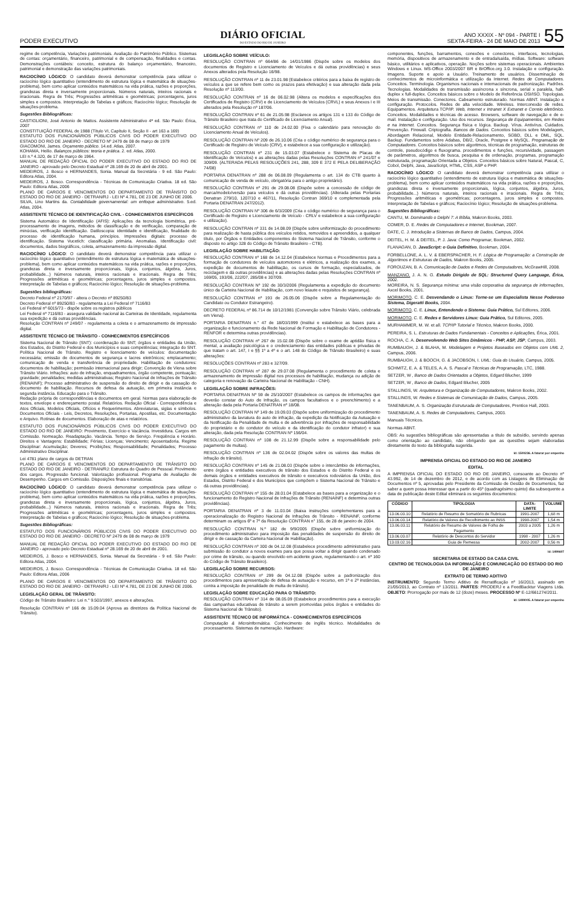PODER EXECUTIVO
DIÁRIO OFICIAL
DO ESTADO DO RIO DE JANEIRO
ANO XXXIX - Nº 094 - PARTE I
SEXTA-FEIRA - 24 DE MAIO DE 2013
55
regime de competência, Variações patrimoniais. Avaliação do Patrimônio Público. Sistemas de contas: orçamentário, financeiro, patrimonial e de compensação, finalidades e contas. Demonstrações contábeis: conceito, estrutura do balanço orçamentário, financeiro, patrimonial e demonstração das variações patrimoniais.
RACIOCÍNIO LÓGICO: O candidato deverá demonstrar competência para utilizar o raciocínio lógico quantitativo (entendimento de estrutura lógica e matemática de situações-problema), bem como aplicar conteúdos matemáticos na vida prática, razões e proporções, grandezas direta e inversamente proporcionais. Números naturais, inteiros racionais e irracionais. Regra de Três; Progressões aritméticas e geométricas; porcentagens, juros simples e compostos. Interpretação de Tabelas e gráficos; Raciocínio lógico; Resolução de situações-problema.
Sugestões Bibliográficas:
CASTIGLIONI, José Antonio de Mattos. Assistente Administrativo 4ª ed. São Paulo: Érica, 2007
CONSTITUIÇÃO FEDERAL de 1988 (Título VI, Capítulo II, Seção II - art 163 a 169)
ESTATUTO DOS FUNCIONÁRIOS PÚBLICOS CIVIS DO PODER EXECUTIVO DO ESTADO DO RIO DE JANEIRO - DECRETO Nº 2479 de 08 de março de 1979
GIACOMONI, James. Orçamento público. 14.ed. Atlas, 2007.
KOHAMA, Heilio. Balanços públicos: teoria e prática. 2. ed. Atlas, 2000.
LEI n.º 4.320, de 17 de março de 1964.
MANUAL DE REDAÇÃO OFICIAL DO PODER EXECUTIVO DO ESTADO DO RIO DE JANEIRO - aprovado pelo Decreto Estadual nº 28.169 de 20 de abril de 2001.
MEDEIROS, J. Bosco e HERNANDES, Sonia. Manual da Secretária - 9 ed. São Paulo: Editora Atlas, 2004.
MEDEIROS, J. Bosco. Correspondência - Técnicas de Comunicação Criativa. 18 ed. São Paulo: Editora Atlas, 2006
PLANO DE CARGOS E VENCIMENTOS DO DEPARTAMENTO DE TRÂNSITO DO ESTADO DO RIO DE JANEIRO - DETRAN/RJ - LEI Nº 4.781, DE 23 DE JUNHO DE 2006.
SILVA, Lino Martins da. Contabilidade governamental: um enfoque administrativo. 5.ed. Atlas, 2004.
ASSISTENTE TÉCNICO DE IDENTIFICAÇÃO CIVIL - CONHECIMENTOS ESPECÍFICOS
Sistema Automático de Identificação (AFIS): Aplicações da tecnologia biométrica, pré-processamento de imagens, métodos de classificação e de verificação, comparação de minúcias, verificação identificação. Datiloscopia: identidade e identificação, finalidade do processo de identificação humana, princípios. Impressões digitais: processo de identificação. Sistema Vucetich: classificação primária. Anomalias. Identificação civil: documentos, dados biográficos, coleta, armazenamento da impressão digital.
RACIOCÍNIO LÓGICO: O candidato deverá demonstrar competência para utilizar o raciocínio lógico quantitativo (entendimento de estrutura lógica e matemática de situações-problema), bem como aplicar conteúdos matemáticos na vida prática, razões e proporções, grandezas direta e inversamente proporcionais, lógica, conjuntos, álgebra, Juros, probabilidade...) Números naturais, inteiros racionais e irracionais. Regra de Três; Progressões aritméticas e geométricas; porcentagens, juros simples e compostos. Interpretação de Tabelas e gráficos; Raciocínio lógico; Resolução de situações-problema.
Sugestões bibliográficas:
Decreto Federal nº 2170/97 - altera o Decreto nº 89250/83
Decreto Federal nº 89250/83 - regulamenta a Lei Federal nº 7116/83
Lei Federal nº 6015/73 - dispõe sobre os registros públicos
Lei Federal nº 7116/83 - assegura validade nacional às Carteiras de Identidade, regulamenta sua expedição e dá outras providências.
Resolução CONTRAN nº 249/07 - regulamenta a coleta e o armazenamento de impressão digital.
ASSISTENTE TÉCNICO DE TRÂNSITO - CONHECIMENTOS ESPECÍFICOS
Sistema Nacional de Trânsito (SNT): coordenação do SNT; órgãos e entidades da União, dos Estados, do Distrito Federal e dos Municípios e suas competências; integração do SNT. Política Nacional de Trânsito. Registro e licenciamento de veículos: documentação necessária; emissão de documentos de segurança e lacres eletrônicos; emplacamento; comunicação de venda e transferência de propriedade. Habilitação de condutores: documentos de habilitação; permissão internacional para dirigir; Convenção de Viena sobre Trânsito Viário. Infrações: auto de infração, enquadramentos, órgão competente, pontuação; gravidade; penalidades; medidas administrativas; Registro Nacional de Infrações de Trânsito (RENAINF); Processo administrativo de suspensão do direito de dirigir e da cassação do documento de habilitação. Recursos de defesa da autuação, em primeira instância e segunda instância. Educação para o Trânsito.
Redação própria de correspondências e documentos em geral. Normas para elaboração de textos, envelope e endereçamento postal. Relatórios. Redação Oficial - Correspondência e Atos Oficiais, Modelos Oficiais, Ofícios e Requerimentos. Abreviaturas, siglas e símbolos. Documentos Oficiais - Leis, Decretos, Resoluções, Portarias, Apostilas, etc. Documentação e Arquivo. Rotinas de documentos. Elaboração de atas e relatórios.
ESTATUTO DOS FUNCIONÁRIOS PÚBLICOS CIVIS DO PODER EXECUTIVO DO ESTADO DO RIO DE JANEIRO: Provimento, Exercício e Vacância. Investidura. Cargos em Comissão. Nomeação. Readaptação. Vacância. Tempo de Serviço. Freqüência e Horário. Direitos e Vantagens: Estabilidade; Férias; Licenças; Vencimento; Aposentadoria. Regime Disciplinar: Acumulação; Deveres; Proibições; Responsabilidade; Penalidades; Processo Administrativo Disciplinar.
Lei 4781 plano de cargos do DETRAN
PLANO DE CARGOS E VENCIMENTOS DO DEPARTAMENTO DE TRÂNSITO DO ESTADO DO RIO DE JANEIRO - DETRAN/RJ: Estrutura do Quadro de Pessoal. Provimento dos cargos. Progressão funcional. Valorização profissional. Programa de Avaliação de Desempenho. Cargos em Comissão. Disposições finais e transitórias.
RACIOCÍNIO LÓGICO: O candidato deverá demonstrar competência para utilizar o raciocínio lógico quantitativo (entendimento de estrutura lógica e matemática de situações-problema), bem como aplicar conteúdos matemáticos na vida prática, razões e proporções, grandezas direta e inversamente proporcionais, lógica, conjuntos, álgebra, Juros, probabilidade...) Números naturais, inteiros racionais e irracionais. Regra de Três; Progressões aritméticas e geométricas; porcentagens, juros simples e compostos. Interpretação de Tabelas e gráficos; Raciocínio lógico; Resolução de situações-problema.
Sugestões Bibliográficas:
ESTATUTO DOS FUNCIONÁRIOS PÚBLICOS CIVIS DO PODER EXECUTIVO DO ESTADO DO RIO DE JANEIRO - DECRETO Nº 2479 de 08 de março de 1979
MANUAL DE REDAÇÃO OFICIAL DO PODER EXECUTIVO DO ESTADO DO RIO DE JANEIRO - aprovado pelo Decreto Estadual nº 28.169 de 20 de abril de 2001.
MEDEIROS, J. Bosco e HERNANDES, Sonia. Manual da Secretária - 9 ed. São Paulo: Editora Atlas, 2004.
MEDEIROS, J. Bosco. Correspondência - Técnicas de Comunicação Criativa. 18 ed. São Paulo: Editora Atlas, 2006
PLANO DE CARGOS E VENCIMENTOS DO DEPARTAMENTO DE TRÂNSITO DO ESTADO DO RIO DE JANEIRO - DETRAN/RJ - LEI Nº 4.781, DE 23 DE JUNHO DE 2006.
LEGISLAÇÃO GERAL DE TRÂNSITO:
Código de Trânsito Brasileiro: Lei n.° 9.503/1997, anexos e alterações.
Resolução CONTRAN nº 166 de 15.09.04 (Aprova as diretrizes da Política Nacional de Trânsito).
LEGISLAÇÃO SOBRE VEÍCULO:
RESOLUÇÃO CONTRAN nº 664/86 de 14/01/1986 (Dispõe sobre os modelos dos documentos de Registro e Licenciamento de Veículos e dá outras providências) e seus Anexos alterados pela Resolução 16/98.
RESOLUÇÃO CONTRAN nº 11 de 23.01.98 (Estabelece critérios para a baixa de registro de veículos a que se refere bem como os prazos para efetivação) e sua alteração dada pela Resolução nº 113/00.
RESOLUÇÃO CONTRAN nº 16 de 06.02.98 (Altera os modelos e especificações dos Certificados de Registro (CRV) e de Licenciamento de Veículos (CRVL) e seus Anexos I e III alterados pela Resolução nº 187/06.
RESOLUÇÃO CONTRAN nº 61 de 21.05.98 (Esclarece os artigos 131 e 133 do Código de Trânsito Brasileiro que trata do Certificado de Licenciamento Anual).
RESOLUÇÃO CONTRAN nº 110 de 24.02.00 (Fixa o calendário para renovação do Licenciamento Anual de Veículos).
RESOLUÇÃO CONTRAN Nº 209 de 26.10.06 (Cria o código numérico de segurança para o Certificado de Registro de Veículo (CRV), e estabelece a sua configuração e utilização).
RESOLUÇÃO CONTRAN nº 231 de 15.03.07 (Estabelece o Sistema de Placas de Identificação de Veículos) e as alterações dadas pelas Resoluções CONTRAN nº 241/07 e 309/09. (ALTERADA PELAS RESOLUÇÕES 241, 288, 309 E 372 E PELA DELIBERAÇÃO 74/08)
PORTARIA DENATRAN nº 288 de 06.08.09 (Regulamenta o art. 134 do CTB quanto à comunicação de venda de veículo, obrigatória para o antigo proprietário).
RESOLUÇÃO CONTRAN nº 291 de 29.08.08 (Dispõe sobre a concessão de código de marca/modelo/versão para veículos e dá outras providências). (Alterada pelas Portarias Denatran 279/10, 1207/10 e 467/11, Resolução Contran 369/10 e complementada pela Portaria DENATRAN 247/2012).
RESOLUÇÃO CONTRAN Nº 306 de 6/3/2009 (Cria o código numérico de segurança para o Certificado de Registro e Licenciamento de Veículo - CRLV e estabelece a sua configuração e utilização).
RESOLUÇÃO CONTRAN nº 331 de 14.08.09 (Dispõe sobre uniformização do procedimento para realização de hasta pública dos veículos retidos, removidos e apreendidos, a qualquer título, por Órgãos e Entidades componentes do Sistema Nacional de Trânsito, conforme o disposto no artigo 328 do Código de Trânsito Brasileiro - CTB).
LEGISLAÇÃO SOBRE HABILITAÇÃO:
RESOLUÇÃO CONTRAN nº 168 de 14.12.04 (Estabelece Normas e Procedimentos para a formação de condutores de veículos automotores e elétricos, a realização dos exames, a expedição de documentos de habilitação, os cursos de formação, especializados, de reciclagem e dá outras providências) e as alterações dadas pelas Resoluções CONTRAN nº 169/05, 193/06, 222/07, 285/08 e 307/09.
RESOLUÇÃO CONTRAN Nº 192 de 30/3/2006 (Regulamenta a expedição do documento único da Carteira Nacional de Habilitação, com novo leiaute e requisitos de segurança).
RESOLUÇÃO CONTRAN nº 193 de 26.05.06 (Dispõe sobre a Regulamentação do Candidato ou Condutor Estrangeiro).
DECRETO FEDERAL nº 86.714 de 10/12/1981 (Convenção sobre Trânsito Viário, celebrada em Viena).
PORTARIA DENATRAN n.° 47 de 18/03/1999 (Institui e estabelece as bases para a organização e funcionamento da Rede Nacional de Formação e Habilitação de Condutores - RENFOR e determina outras providências).
RESOLUÇÃO CONTRAN nº 267 de 15.02.08 (Dispõe sobre o exame de aptidão física e mental, a avaliação psicológica e o credenciamento das entidades públicas e privadas de que tratam o art. 147, I e §§ 1º a 4º e o art. 148 do Código de Trânsito Brasileiro) e suas alterações:
RESOLUÇÕES CONTRAN nº 283 e 327/09.
RESOLUÇÃO CONTRAN nº 287 de 29.07.08 (Regulamenta o procedimento de coleta e armazenamento de impressão digital nos processos de habilitação, mudança ou adição de categoria e renovação da Carteira Nacional de Habilitação - CNH).
LEGISLAÇÃO SOBRE INFRAÇÕES:
PORTARIA DENATRAN Nº 59 de 25/10/2007 (Estabelece os campos de informações que deverão constar do Auto de Infração, os campos facultativos e o preenchimento) e a alteração dada pela Portaria DENATRAN nº 18/08.
RESOLUÇÃO CONTRAN Nº 149 de 19.09.03 (Dispõe sobre uniformização do procedimento administrativo da lavratura do auto de infração, da expedição da Notificação da Autuação e da Notificação da Penalidade de multa e de advertência por infrações de responsabilidade do proprietário e do condutor do veículo e da identificação do condutor infrator) e sua alteração, dada pela Resolução CONTRAN Nº 156/04.
RESOLUÇÃO CONTRAN nº 108 de 21.12.99 (Dispõe sobre a responsabilidade pelo pagamento de multas).
RESOLUÇÃO CONTRAN nº 136 de 02.04.02 (Dispõe sobre os valores das multas de infração de trânsito).
RESOLUÇÃO CONTRAN nº 145 de 21.08.03 (Dispõe sobre o intercâmbio de informações, entre órgãos e entidades executivos de trânsito dos Estados e do Distrito Federal e os demais órgãos e entidades executivos de trânsito e executivos rodoviários da União, dos Estados, Distrito Federal e dos Municípios que compõem o Sistema Nacional de Trânsito e dá outras providências).
RESOLUÇÃO CONTRAN nº 155 de 28.01.04 (Estabelece as bases para a organização e o funcionamento do Registro Nacional de Infrações de Trânsito (RENAINF) e determina outras providências).
PORTARIA DENATRAN nº 3 de 11.03.04 (Baixa instruções complementares para a operacionalização do Registro Nacional de Infrações de Trânsito - RENAINF, conforme determinam os artigos 6º e 7º da Resolução CONTRAN n° 155, de 28 de janeiro de 2004.
RESOLUÇÃO CONTRAN N.º 182 de 9/9/2005 (Dispõe sobre uniformização do procedimento administrativo para imposição das penalidades de suspensão do direito de dirigir e de cassação da Carteira Nacional de Habilitação).
RESOLUÇÃO CONTRAN nº 300 de 04.12.08 (Estabelece procedimento administrativo para submissão do condutor a novos exames para que possa voltar a dirigir quando condenado por crime de trânsito, ou quando envolvido em acidente grave, regulamentando o art. nº 160 do Código de Trânsito Brasileiro).
LEGISLAÇÃO SOBRE RECURSOS:
RESOLUÇÃO CONTRAN nº 299 de 04.12.08 (Dispõe sobre a padronização dos procedimentos para apresentação de defesa de autuação e recurso, em 1ª e 2ª instâncias, contra a imposição de penalidade de multa de trânsito).
LEGISLAÇÃO SOBRE EDUCAÇÃO PARA O TRÂNSITO:
RESOLUÇÃO CONTRAN nº 314 de 08.05.09 (Estabelece procedimentos para a execução das campanhas educativas de trânsito a serem promovidas pelos órgãos e entidades do Sistema Nacional de Trânsito).
ASSISTENTE TÉCNICO DE INFORMÁTICA - CONHECIMENTOS ESPECÍFICOS
Computação & Microinformática. Conhecimento de inglês técnico. Modalidades de processamento. Sistemas de numeração. Hardware:
componentes, funções, barramentos, conexões e conectores, interfaces, tecnologias, memória, dispositivos de armazenamento e de entrada/saída, mídias. Software: software básico, utilitários e aplicativos, operação. Noções sobre sistemas operacionais. Ambientes Windows e Linux. MS-Office 2003/2007 BR e BrOffice.org 3.0. Instalação e configuração. Imagens. Suporte e apoio a Usuário. Treinamento de usuários. Disseminação de conhecimentos de microinformática e utilização da Internet. Redes de Computadores. Conceitos. Terminologia. Organismos nacionais e internacionais de padronização. Padrões. Tecnologias. Modalidades de transmissão assíncrona x síncrona, serial x paralela, half-duplex x full-duplex. Conceitos básicos sobre o Modelo de Referência OSI/ISO. Topologias. Meios de transmissão. Conectores. Cabeamento estruturado. Normas ABNT. Instalação e configuração. Protocolos. Redes de alta velocidade. Wireless. Interconexão de redes. Equipamentos. Arquitetura TCP/IP. Web, Internet x Intranet X Extranet e Correio eletrônico. Conceitos. Modalidades e técnicas de acesso. Browsers, software de navegação e de e-mail. Instalação e configuração. Uso dos recursos. Segurança de Equipamentos, em Redes e na Internet. Conceitos. Segurança física e lógica. Backup. Vírus. Antivírus. Cuidados. Prevenção. Firewall. Criptografia. Bancos de Dados. Conceitos básicos sobre Modelagem, Abordagem Relacional, Modelo Entidade-Relacionamento, SGBD, DLL e DML, SQL. Backup. Fundamentos sobre Adabas, DB/2, Oracle, Postgree e MySQL. Programação de Computadores. Conceitos básicos sobre algoritmos, técnicas de programação, estruturas de controle, pseudocódigo e fluxograma. procedimentos e funções, recursividade, passagem de parâmetros, algoritmos de busca, pesquisa e de ordenação, programas, programação estruturada, programação Orientada a Objetos. Conceitos básicos sobre Natural, Pascal, C, Cobol, Delphi, Java, JavaScript, HTML, CSS, ASP e PHP.
RACIOCÍNIO LÓGICO: O candidato deverá demonstrar competência para utilizar o raciocínio lógico quantitativo (entendimento de estrutura lógica e matemática de situações-problema), bem como aplicar conteúdos matemáticos na vida prática, razões e proporções, grandezas direta e inversamente proporcionais, lógica, conjuntos, álgebra, Juros, probabilidade...) Números naturais, inteiros racionais e irracionais. Regra de Três; Progressões aritméticas e geométricas; porcentagens, juros simples e compostos. Interpretação de Tabelas e gráficos; Raciocínio lógico; Resolução de situações-problema.
Sugestões Bibliográficas:
CANTU, M. Dominando o Delphi 7: A Bíblia, Makron Books, 2003.
COMER, D. E. Redes de Computadores e Internet, Bookman, 2007.
DATE, C. J. Introdução a Sistemas de Banco de Dados, Campus, 2004.
DEITEL, H. M. & DEITEL, P. J. Java: Como Programar, Bookman, 2002.
FLANAGAN, D. JavaScript: o Guia Definitivo, Bookman, 2004.
FORBELLONE, A. L. V. & EBERSPACHER, H. F. Lógica de Programação: a Construção de Algoritmos e Estruturas de Dados, Makron Books, 2005.
FOROUZAN, B. A. Comunicação de Dados e Redes de Computadores, McGrawHill, 2008.
MANZANO, J. A. N. G. Estudo Dirigido de SQL: Structured Query Language, Érica, 2002.
MOREIRA, N. S. Segurança mínima: uma visão corporativa da segurança de informações, Axcel Books, 2001.
MORIMOTO, C. E. Desvendando o Linux: Torne-se um Especialista Nesse Poderoso Sistema, Digeratti Books, 2004.
MORIMOTO, C. E. Linux, Entendendo o Sistema: Guia Prático, Sul Editores, 2006.
MORIMOTO, C. E. Redes e Servidores Linux: Guia Prático, Sul Editores, 2005.
MURHAMMER, M. W. et all. TCP/IP Tutorial e Técnico, Makron Books, 2000.
PEREIRA, S. L. Estruturas de Dados Fundamentais - Conceitos e Aplicações, Érica, 2001.
ROCHA, C. A. Desenvolvendo Web Sites Dinâmicos - PHP, ASP, JSP, Campus, 2003.
RUMBAUGH, J. & BLAHA, M. Modelagem e Projetos Baseados em Objetos com UML 2, Campus, 2006.
RUMBAUGH, J. & BOOCH, G. & JACOBSON, I. UML: Guia do Usuário, Campus, 2005.
SCHMITZ, E. A. & TELES, A. A. S. Pascal e Técnicas de Programação, LTC, 1988.
SETZER, W , Banco de Dados Orientados a Objetos, Edgard Blucher, 1999
SETZER, W , Banco de Dados, Edgard Blucher, 2005
STALLINGS, W. Arquitetura e Organização de Computadores, Makron Books, 2002.
STALLINGS, W. Redes e Sistemas de Comunicação de Dados, Campus, 2005.
TANENBAUM, A. S. Organização Estruturada de Computadores, Prentice Hall, 2003.
TANENBAUM, A. S. Redes de Computadores, Campus, 2003.
Manuais Técnicos.
Normas ABNT.
OBS: As sugestões bibliográficas são apresentadas a título de subsídio, servindo apenas como orientação ao candidato, não obrigando que as questões sejam elaboradas diretamente do texto da bibliografia sugerida.
Id: 1500236. A faturar por empenho
IMPRENSA OFICIAL DO ESTADO DO RIO DE JANEIRO
EDITAL
A IMPRENSA OFICIAL DO ESTADO DO RIO DE JANEIRO, consoante ao Decreto nº 43.992, de 14 de dezembro de 2012, e de acordo com as Listagens de Eliminação de Documentos nº 5, aprovadas pelo Presidente da Comissão de Gestão de Documentos, faz saber a quem possa interessar que a partir do 45º (quadragésimo quinto) dia subsequente a data de publicação deste Edital eliminará os seguintes documentos:
| CÓDIGO | TIPOLOGIA | DATA-LIMITE | VOLUME |
| --- | --- | --- | --- |
| 13.06.03.10 | Relatório de Resumo de Somatório de Rubricas | 1991-2007 | 1,68 m |
| 13.06.03.14 | Relatório de Valores de Recolhimento ao INSS | 1998-2007 | 1,54 m |
| 13.06.03.11 | Relatório de Resumo de Valores de Folha de Pagamento | 2003 a 2005 | 1,26 m |
| 13.06.03.07 | Relatório de Descontos do Servidor | 1998 - 2007 | 1,26 m |
| 13.03.02.16 | Guia de Remessa | 2002-2007 | 0,56 m |
Id: 1499607
SECRETARIA DE ESTADO DA CASA CIVIL
CENTRO DE TECNOLOGIA DA INFORMAÇÃO E COMUNICAÇÃO DO ESTADO DO RIO DE JANEIRO
EXTRATO DE TERMO ADITIVO
INSTRUMENTO: Segundo Termo Aditivo de Rerratificação nº 16/2013, assinado em 21/05/2013, ao Contrato nº 13/2011. PARTES: PRODERJ e a FeedBacktur Viagens Ltda. OBJETO: Prorrogação por mais de 12 (doze) meses. PROCESSO Nº E-12/661274/2011.
Id: 1499005. A faturar por empenho